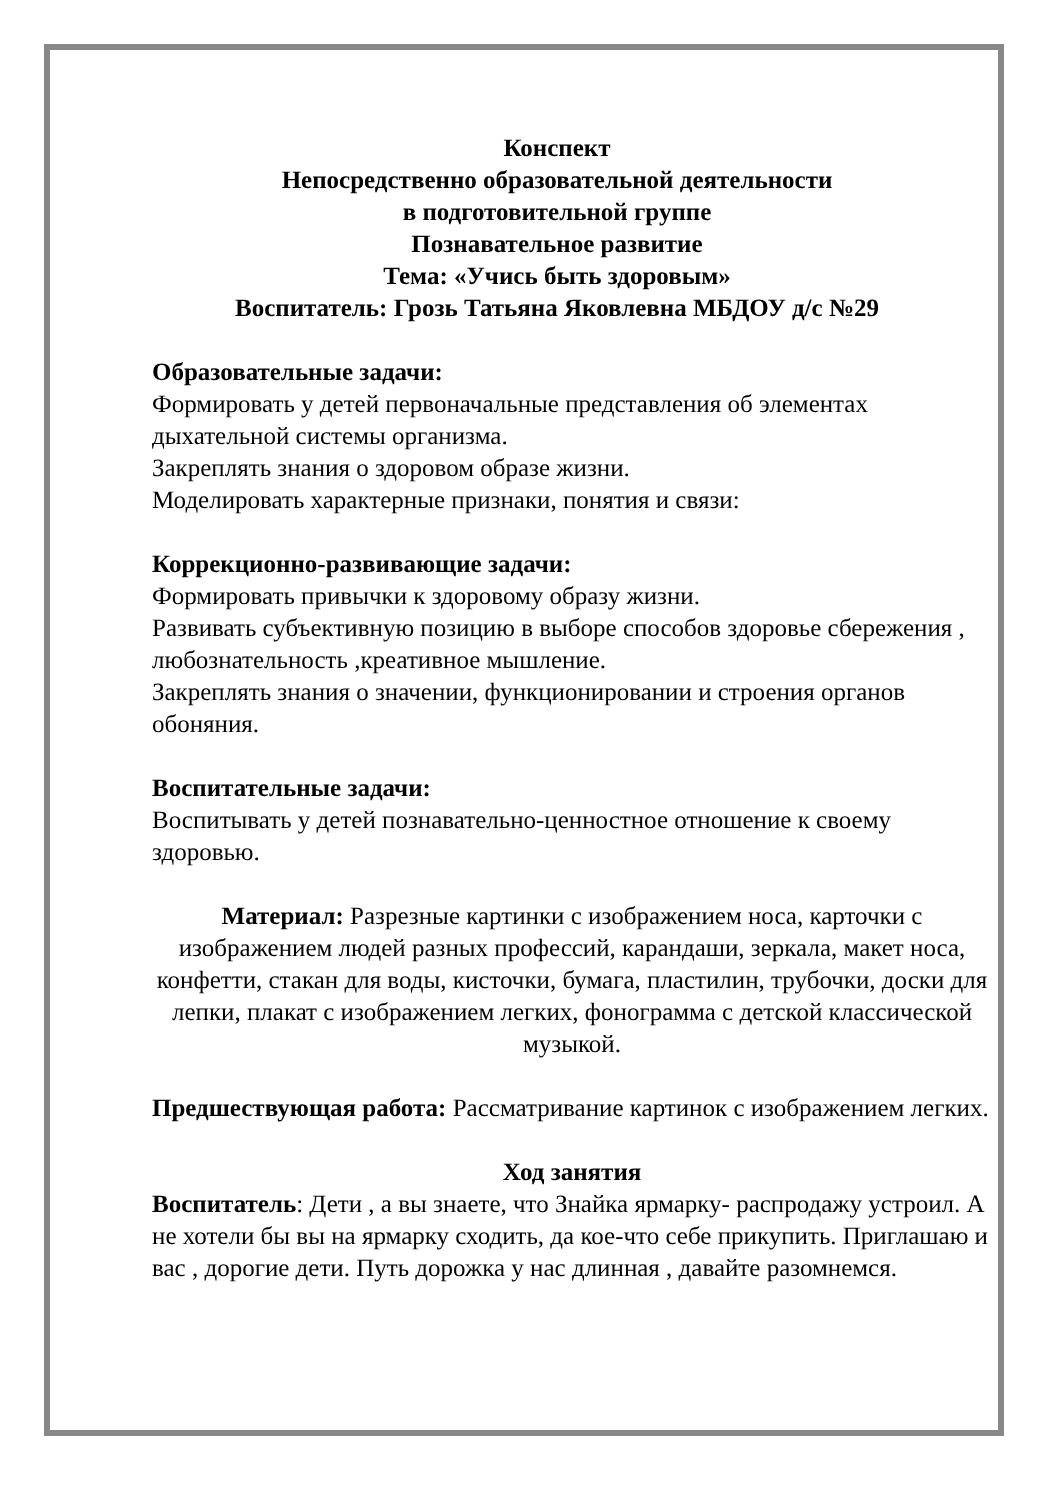Конспект
Непосредственно образовательной деятельности
в подготовительной группе
Познавательное развитие
Тема: «Учись быть здоровым»
Воспитатель: Грозь Татьяна Яковлевна МБДОУ д/с №29
Образовательные задачи:
Формировать у детей первоначальные представления об элементах дыхательной системы организма.
Закреплять знания о здоровом образе жизни.
Моделировать характерные признаки, понятия и связи:
Коррекционно-развивающие задачи:
Формировать привычки к здоровому образу жизни.
Развивать субъективную позицию в выборе способов здоровье сбережения , любознательность ,креативное мышление.
Закреплять знания о значении, функционировании и строения органов обоняния.
Воспитательные задачи:
Воспитывать у детей познавательно-ценностное отношение к своему здоровью.
Материал: Разрезные картинки с изображением носа, карточки с изображением людей разных профессий, карандаши, зеркала, макет носа, конфетти, стакан для воды, кисточки, бумага, пластилин, трубочки, доски для лепки, плакат с изображением легких, фонограмма с детской классической музыкой.
Предшествующая работа: Рассматривание картинок с изображением легких.
Ход занятия
Воспитатель: Дети , а вы знаете, что Знайка ярмарку- распродажу устроил. А не хотели бы вы на ярмарку сходить, да кое-что себе прикупить. Приглашаю и вас , дорогие дети. Путь дорожка у нас длинная , давайте разомнемся.